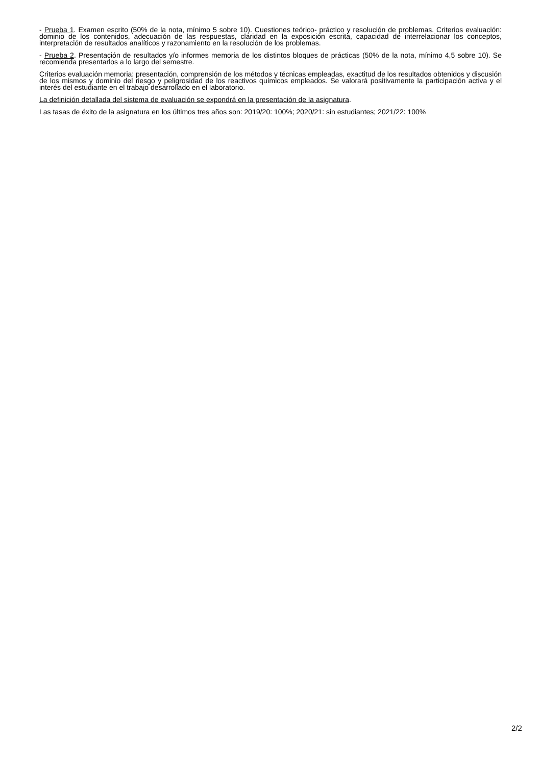- Prueba 1. Examen escrito (50% de la nota, mínimo 5 sobre 10). Cuestiones teórico- práctico y resolución de problemas. Criterios evaluación: dominio de los contenidos, adecuación de las respuestas, claridad en la exposición escrita, capacidad de interrelacionar los conceptos, interpretación de resultados analíticos y razonamiento en la resolución de los problemas.
- Prueba 2. Presentación de resultados y/o informes memoria de los distintos bloques de prácticas (50% de la nota, mínimo 4,5 sobre 10). Se recomienda presentarlos a lo largo del semestre.
Criterios evaluación memoria: presentación, comprensión de los métodos y técnicas empleadas, exactitud de los resultados obtenidos y discusión de los mismos y dominio del riesgo y peligrosidad de los reactivos químicos empleados. Se valorará positivamente la participación activa y el interés del estudiante en el trabajo desarrollado en el laboratorio.
La definición detallada del sistema de evaluación se expondrá en la presentación de la asignatura.
Las tasas de éxito de la asignatura en los últimos tres años son: 2019/20: 100%; 2020/21: sin estudiantes; 2021/22: 100%
2/2